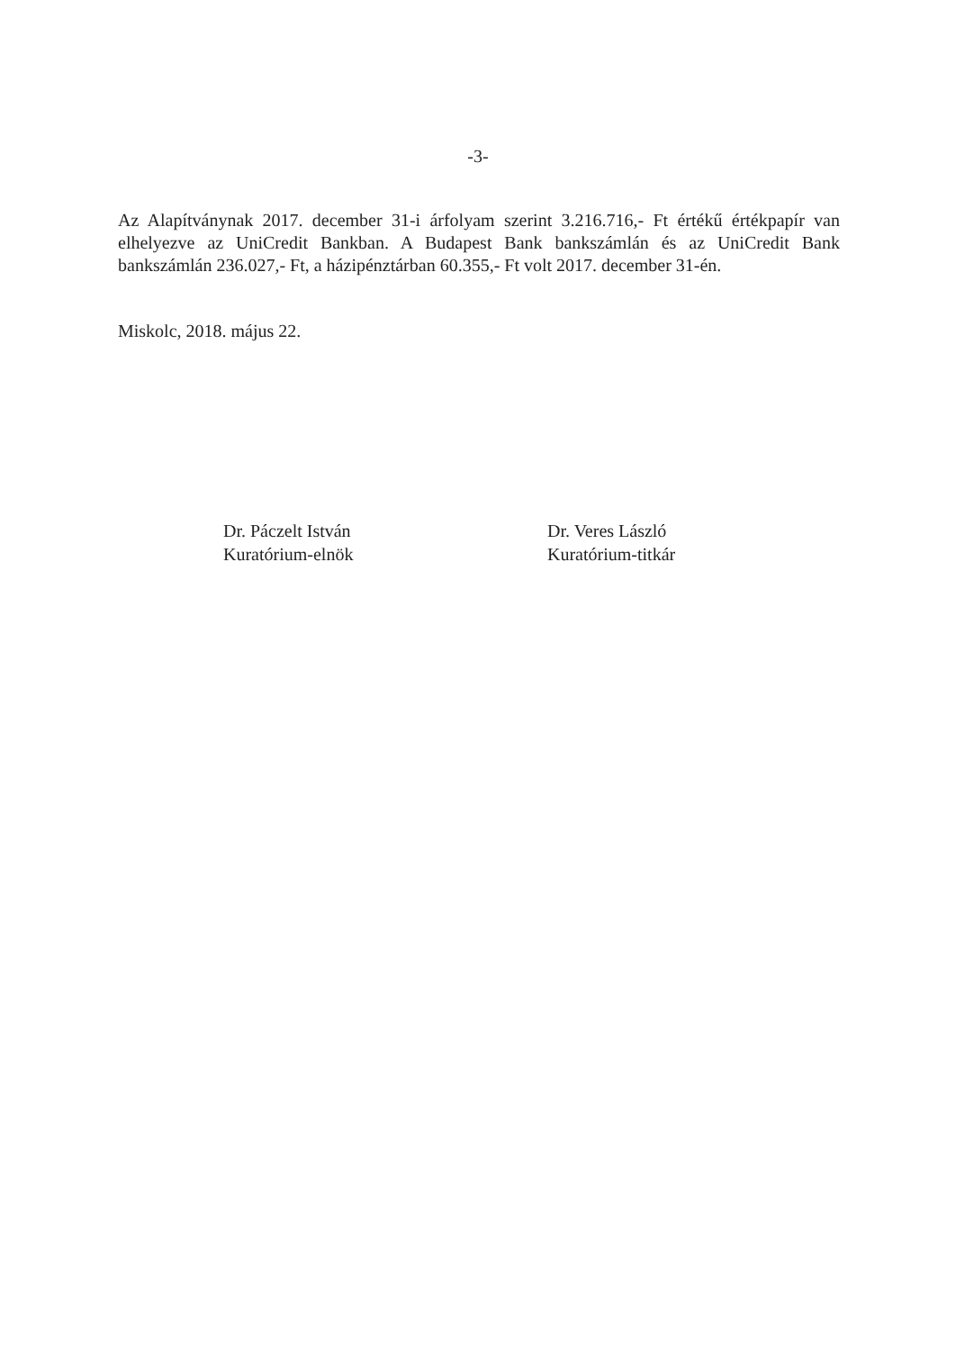-3-
Az Alapítványnak 2017. december 31-i árfolyam szerint 3.216.716,- Ft értékű értékpapír van elhelyezve az UniCredit Bankban. A Budapest Bank bankszámlán és az UniCredit Bank bankszámlán 236.027,- Ft, a házipénztárban 60.355,- Ft volt 2017. december 31-én.
Miskolc, 2018. május 22.
Dr. Páczelt István
Kuratórium-elnök
Dr. Veres László
Kuratórium-titkár